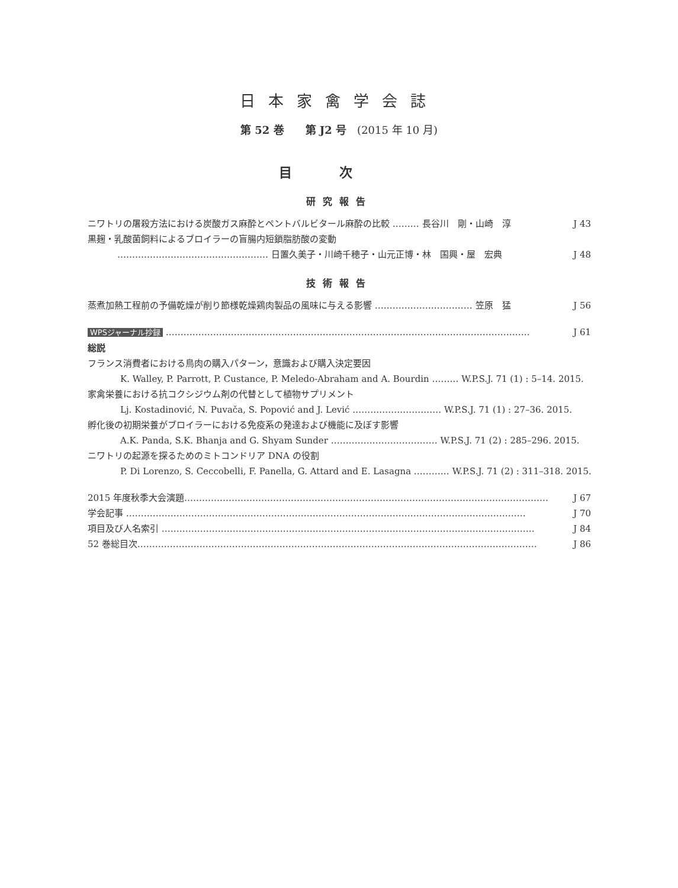日本家禽学会誌
第 52 巻　　第 J2 号　(2015 年 10 月)
目次
研究報告
ニワトリの屠殺方法における炭酸ガス麻酔とペントバルビタール麻酔の比較 ……… 長谷川　剛・山崎　淳 J 43
黒麹・乳酸菌飼料によるブロイラーの盲腸内短鎖脂肪酸の変動
…………………………………………… 日置久美子・川崎千穂子・山元正博・林　国興・屋　宏典 J 48
技術報告
蒸煮加熱工程前の予備乾燥が削り節様乾燥鶏肉製品の風味に与える影響 …………………………… 笠原　猛 J 56
WPSジャーナル抄録 …………………………………………………………………………………………………………… J 61
総説
フランス消費者における鳥肉の購入パターン，意識および購入決定要因
K. Walley, P. Parrott, P. Custance, P. Meledo-Abraham and A. Bourdin ……… W.P.S.J. 71 (1) : 5–14. 2015.
家禽栄養における抗コクシジウム剤の代替として植物サプリメント
Lj. Kostadinović, N. Puvača, S. Popović and J. Lević ………………………… W.P.S.J. 71 (1) : 27–36. 2015.
孵化後の初期栄養がブロイラーにおける免疫系の発達および機能に及ぼす影響
A.K. Panda, S.K. Bhanja and G. Shyam Sunder ……………………………… W.P.S.J. 71 (2) : 285–296. 2015.
ニワトリの起源を探るためのミトコンドリア DNA の役割
P. Di Lorenzo, S. Ceccobelli, F. Panella, G. Attard and E. Lasagna ………… W.P.S.J. 71 (2) : 311–318. 2015.
2015 年度秋季大会演題…………………………………………………………………………………………………………… J 67
学会記事 ……………………………………………………………………………………………………………………… J 70
項目及び人名索引 ……………………………………………………………………………………………………………… J 84
52 巻総目次……………………………………………………………………………………………………………………… J 86